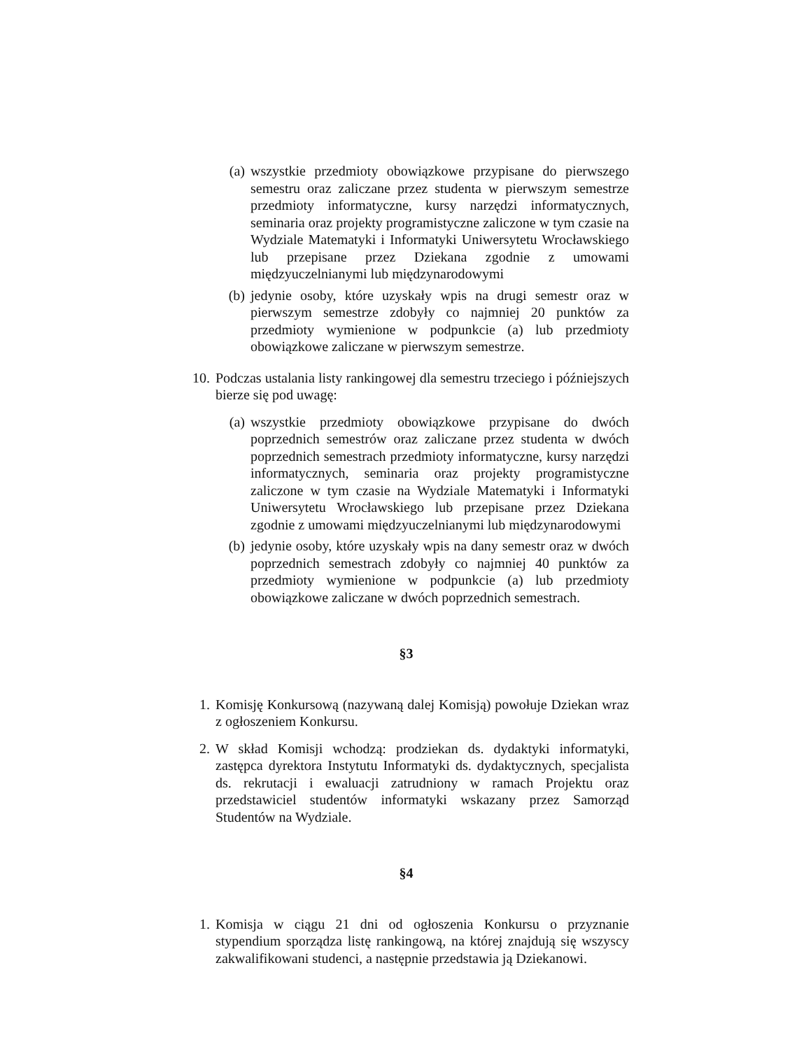(a) wszystkie przedmioty obowiązkowe przypisane do pierwszego semestru oraz zaliczane przez studenta w pierwszym semestrze przedmioty informatyczne, kursy narzędzi informatycznych, seminaria oraz projekty programistyczne zaliczone w tym czasie na Wydziale Matematyki i Informatyki Uniwersytetu Wrocławskiego lub przepisane przez Dziekana zgodnie z umowami międzyuczelnianymi lub międzynarodowymi
(b) jedynie osoby, które uzyskały wpis na drugi semestr oraz w pierwszym semestrze zdobyły co najmniej 20 punktów za przedmioty wymienione w podpunkcie (a) lub przedmioty obowiązkowe zaliczane w pierwszym semestrze.
10. Podczas ustalania listy rankingowej dla semestru trzeciego i późniejszych bierze się pod uwagę:
(a) wszystkie przedmioty obowiązkowe przypisane do dwóch poprzednich semestrów oraz zaliczane przez studenta w dwóch poprzednich semestrach przedmioty informatyczne, kursy narzędzi informatycznych, seminaria oraz projekty programistyczne zaliczone w tym czasie na Wydziale Matematyki i Informatyki Uniwersytetu Wrocławskiego lub przepisane przez Dziekana zgodnie z umowami międzyuczelnianymi lub międzynarodowymi
(b) jedynie osoby, które uzyskały wpis na dany semestr oraz w dwóch poprzednich semestrach zdobyły co najmniej 40 punktów za przedmioty wymienione w podpunkcie (a) lub przedmioty obowiązkowe zaliczane w dwóch poprzednich semestrach.
§3
1. Komisję Konkursową (nazywaną dalej Komisją) powołuje Dziekan wraz z ogłoszeniem Konkursu.
2. W skład Komisji wchodzą: prodziekan ds. dydaktyki informatyki, zastępca dyrektora Instytutu Informatyki ds. dydaktycznych, specjalista ds. rekrutacji i ewaluacji zatrudniony w ramach Projektu oraz przedstawiciel studentów informatyki wskazany przez Samorząd Studentów na Wydziale.
§4
1. Komisja w ciągu 21 dni od ogłoszenia Konkursu o przyznanie stypendium sporządza listę rankingową, na której znajdują się wszyscy zakwalifikowani studenci, a następnie przedstawia ją Dziekanowi.